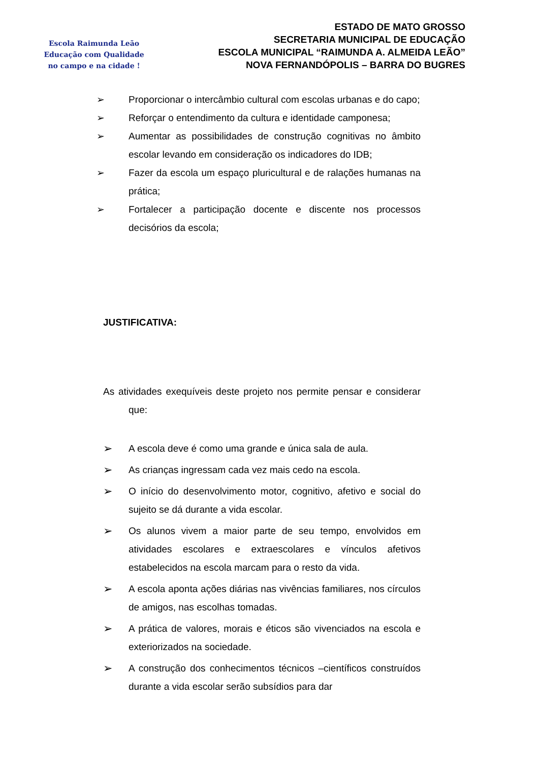Escola Raimunda Leão
Educação com Qualidade
no campo e na cidade !
ESTADO DE MATO GROSSO
SECRETARIA MUNICIPAL DE EDUCAÇÃO
ESCOLA MUNICIPAL “RAIMUNDA A. ALMEIDA LEÃO”
NOVA FERNANDÓPOLIS – BARRA DO BUGRES
➢ Proporcionar o intercâmbio cultural com escolas urbanas e do capo;
➢ Reforçar o entendimento da cultura e identidade camponesa;
➢ Aumentar as possibilidades de construção cognitivas no âmbito escolar levando em consideração os indicadores do IDB;
➢ Fazer da escola um espaço pluricultural e de ralações humanas na prática;
➢ Fortalecer a participação docente e discente nos processos decisórios da escola;
JUSTIFICATIVA:
As atividades exequíveis deste projeto nos permite pensar e considerar que:
➢
A escola deve é como uma grande e única sala de aula.
➢
As crianças ingressam cada vez mais cedo na escola.
➢
O início do desenvolvimento motor, cognitivo, afetivo e social do sujeito se dá durante a vida escolar.
➢
Os alunos vivem a maior parte de seu tempo, envolvidos em atividades escolares e extraescolares e vínculos afetivos estabelecidos na escola marcam para o resto da vida.
➢
A escola aponta ações diárias nas vivências familiares, nos círculos de amigos, nas escolhas tomadas.
➢
A prática de valores, morais e éticos são vivenciados na escola e exteriorizados na sociedade.
➢
A construção dos conhecimentos técnicos –científicos construídos durante a vida escolar serão subsídios para dar